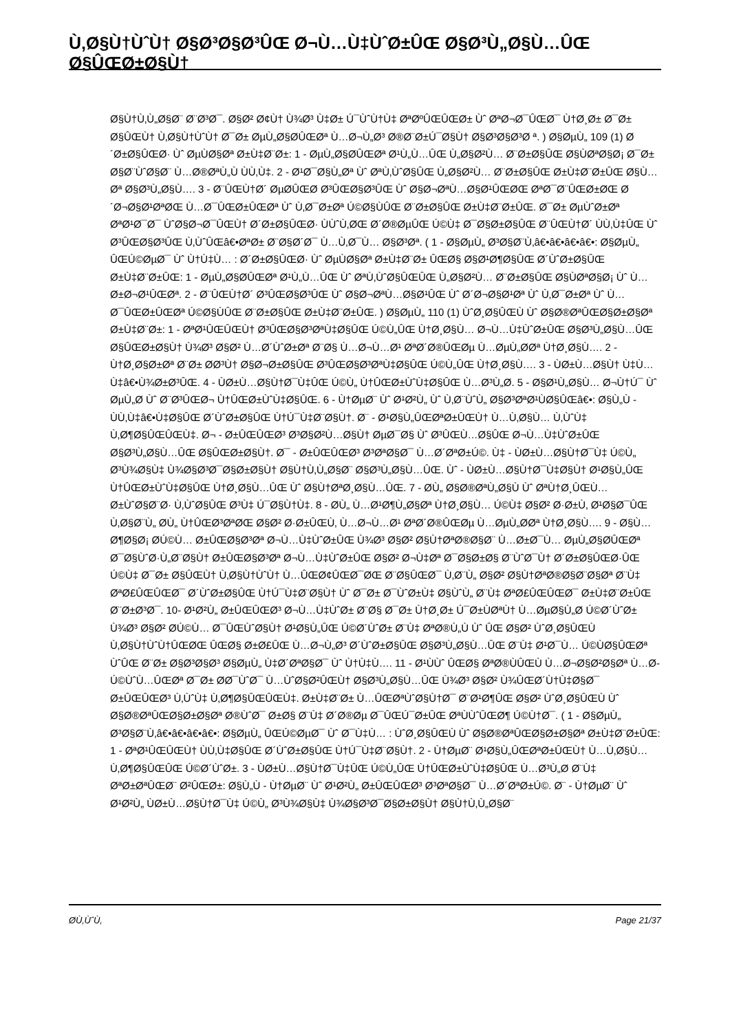Ù‚Ø§Ù†ÙˆÙ† Ø§Ø³Ø§Ø³ÛŒ Ø¬Ù…Ù‡ÙˆØ±ÛŒ Ø§Ø³Ù„Ø§Ù…ÛŒ Ø§ÛŒØ±Ø§Ù†
Ø§Ù†Ù‚Ù„Ø§Ø¨ Ø¨Ø³Ø¯. Ø§Ø² Ø¢Ù† Ù¾Ø³ Ù‡Ø± Ú¯ÙˆÙ†Ù‡ ØªØºÛŒÛŒØ± Ùˆ ØªØ¬Ø¯ÛŒØ¯ Ù†Ø¸Ø± Ø¯Ø± Ø§ÛŒÙ† Ù‚Ø§Ù†ÙˆÙ† Ø¯Ø± ØµÙ„Ø§Ø­ÛŒØª Ù…Ø¬Ù„Ø³ Ø®Ø¨Ø±Ú¯Ø§Ù† Ø§Ø³Ø§Ø³Ø ª. ) Ø§ØµÙ„ 109 (1) Ø´Ø±Ø§ÛŒØ· Ùˆ ØµÙØ§Øª Ø±Ù‡Ø¨Ø±: 1 - ØµÙ„Ø§Ø­ÛŒØª Ø¹Ù„Ù…ÛŒ Ù„Ø§Ø²Ù… Ø¨Ø±Ø§ÛŒ Ø§ÙØªØ§Ø¡ Ø¯Ø± Ø§Ø¨ÙˆØ§Ø¨ Ù…Ø®ØªÙ„Ù ÙÙ‚Ù‡. 2 - Ø¹Ø¯Ø§Ù„Øª Ùˆ ØªÙ‚ÙˆØ§ÛŒ Ù„Ø§Ø²Ù… Ø¨Ø±Ø§ÛŒ Ø±Ù‡Ø¨Ø±ÛŒ Ø§Ù…Øª Ø§Ø³Ù„Ø§Ù…. 3 - Ø¨ÛŒÙ†Ø´ ØµØ­ÛŒØ­ Ø³ÛŒØ§Ø³ÛŒ Ùˆ Ø§Ø¬ØªÙ…Ø§Ø¹ÛŒØŒ ØªØ¯Ø¨ÛŒØ±ØŒ Ø´Ø¬Ø§Ø¹ØªØŒ Ù…Ø¯ÛŒØ±ÛŒØª Ùˆ Ù‚Ø¯Ø±Øª Ú©Ø§ÙÛŒ Ø¨Ø±Ø§ÛŒ Ø±Ù‡Ø¨Ø±ÛŒ. Ø¯Ø± ØµÙˆØ±Øª ØªØ¹Ø¯Ø¯ ÙˆØ§Ø¬Ø¯ÛŒÙ† Ø´Ø±Ø§ÛŒØ· ÙÙˆÙ‚ØŒ Ø´Ø®ØµÛŒ Ú©Ù‡ Ø¯Ø§Ø±Ø§ÛŒ Ø¨ÛŒÙ†Ø´ ÙÙ‚Ù‡ÛŒ Ùˆ Ø³ÛŒØ§Ø³ÛŒ Ù‚ÙˆÛŒâ€•ØªØ± Ø¨Ø§Ø´Ø¯ Ù…Ù‚Ø¯Ù… Ø§Ø³Øª. ( 1 - Ø§ØµÙ„ Ø³Ø§Ø¨Ù‚â€•â€•â€•â€•: Ø§ØµÙ„ ÛŒÚ©ØµØ¯ Ùˆ Ù†Ù‡Ù… : Ø´Ø±Ø§ÛŒØ· Ùˆ ØµÙØ§Øª Ø±Ù‡Ø¨Ø± ÛŒØ§ Ø§Ø¹Ø¶Ø§ÛŒ Ø´ÙˆØ±Ø§ÛŒ Ø±Ù‡Ø¨Ø±ÛŒ: 1 - ØµÙ„Ø§Ø­ÛŒØª Ø¹Ù„Ù…ÛŒ Ùˆ ØªÙ‚ÙˆØ§ÛŒÛŒ Ù„Ø§Ø²Ù… Ø¨Ø±Ø§ÛŒ Ø§ÙØªØ§Ø¡ Ùˆ Ù…Ø±Ø¬Ø¹ÛŒØª. 2 - Ø¨ÛŒÙ†Ø´ Ø³ÛŒØ§Ø³ÛŒ Ùˆ Ø§Ø¬ØªÙ…Ø§Ø¹ÛŒ Ùˆ Ø´Ø¬Ø§Ø¹Øª Ùˆ Ù‚Ø¯Ø±Øª Ùˆ Ù…Ø¯ÛŒØ±ÛŒØª Ú©Ø§ÙÛŒ Ø¨Ø±Ø§ÛŒ Ø±Ù‡Ø¨Ø±ÛŒ. ) Ø§ØµÙ„ 110 (1) ÙˆØ¸Ø§ÛŒÙ Ùˆ Ø§Ø®ØªÛŒØ§Ø±Ø§Øª Ø±Ù‡Ø¨Ø±: 1 - ØªØ¹ÛŒÛŒÙ† Ø³ÛŒØ§Ø³ØªÙ‡Ø§ÛŒ Ú©Ù„ÛŒ Ù†Ø¸Ø§Ù… Ø¬Ù…Ù‡ÙˆØ±ÛŒ Ø§Ø³Ù„Ø§Ù…ÛŒ Ø§ÛŒØ±Ø§Ù† Ù¾Ø³ Ø§Ø² Ù…Ø´ÙˆØ±Øª Ø¨Ø§ Ù…Ø¬Ù…Ø¹ ØªØ´Ø®ÛŒØµ Ù…ØµÙ„Ø­Øª Ù†Ø¸Ø§Ù…. 2 - Ù†Ø¸Ø§Ø±Øª Ø¨Ø± Ø­Ø³Ù† Ø§Ø¬Ø±Ø§ÛŒ Ø³ÛŒØ§Ø³ØªÙ‡Ø§ÛŒ Ú©Ù„ÛŒ Ù†Ø¸Ø§Ù…. 3 - ÙØ±Ù…Ø§Ù† Ù‡Ù…Ù‡â€•Ù¾Ø±Ø³ÛŒ. 4 - ÙØ±Ù…Ø§Ù†Ø¯Ù‡ÛŒ Ú©Ù„ Ù†ÛŒØ±ÙˆÙ‡Ø§ÛŒ Ù…Ø³Ù„Ø­. 5 - Ø§Ø¹Ù„Ø§Ù… Ø¬Ù†Ú¯ Ùˆ ØµÙ„Ø­ Ùˆ Ø¨Ø³ÛŒØ¬ Ù†ÛŒØ±ÙˆÙ‡Ø§ÛŒ. 6 - Ù†ØµØ¨ Ùˆ Ø¹Ø²Ù„ Ùˆ Ù‚Ø¨ÙˆÙ„ Ø§Ø³ØªØ¹ÙØ§ÛŒâ€•: Ø§Ù„Ù - ÙÙ‚Ù‡â€•Ù‡Ø§ÛŒ Ø´ÙˆØ±Ø§ÛŒ Ù†Ú¯Ù‡Ø¨Ø§Ù†. Ø¨ - Ø¹Ø§Ù„ÛŒØªØ±ÛŒÙ† Ù…Ù‚Ø§Ù… Ù‚ÙˆÙ‡ Ù‚Ø¶Ø§ÛŒÛŒÙ‡. Ø¬ - Ø±ÛŒÛŒØ³ Ø³Ø§Ø²Ù…Ø§Ù† ØµØ¯Ø§ Ùˆ Ø³ÛŒÙ…Ø§ÛŒ Ø¬Ù…Ù‡ÙˆØ±ÛŒ Ø§Ø³Ù„Ø§Ù…ÛŒ Ø§ÛŒØ±Ø§Ù†. Ø¯ - Ø±ÛŒÛŒØ³ Ø³ØªØ§Ø¯ Ù…Ø´ØªØ±Ú©. Ù‡ - ÙØ±Ù…Ø§Ù†Ø¯Ù‡ Ú©Ù„ Ø³Ù¾Ø§Ù‡ Ù¾Ø§Ø³Ø¯Ø§Ø±Ø§Ù† Ø§Ù†Ù‚Ù„Ø§Ø¨ Ø§Ø³Ù„Ø§Ù…ÛŒ. Ùˆ - ÙØ±Ù…Ø§Ù†Ø¯Ù‡Ø§Ù† Ø¹Ø§Ù„ÛŒ Ù†ÛŒØ±ÙˆÙ‡Ø§ÛŒ Ù†Ø¸Ø§Ù…ÛŒ Ùˆ Ø§Ù†ØªØ¸Ø§Ù…ÛŒ. 7 - Ø­Ù„ Ø§Ø®ØªÙ„Ø§Ù Ùˆ ØªÙ†Ø¸ÛŒÙ… Ø±ÙˆØ§Ø¨Ø· Ù‚ÙˆØ§ÛŒ Ø³Ù‡ Ú¯Ø§Ù†Ù‡. 8 - Ø­Ù„ Ù…Ø¹Ø¶Ù„Ø§Øª Ù†Ø¸Ø§Ù… Ú©Ù‡ Ø§Ø² Ø·Ø±Ù‚ Ø¹Ø§Ø¯ÛŒ Ù‚Ø§Ø¨Ù„ Ø­Ù„ Ù†ÛŒØ³ØªØŒ Ø§Ø² Ø·Ø±ÛŒÙ‚ Ù…Ø¬Ù…Ø¹ ØªØ´Ø®ÛŒØµ Ù…ØµÙ„Ø­Øª Ù†Ø¸Ø§Ù…. 9 - Ø§Ù…Ø¶Ø§Ø¡ Ø­Ú©Ù… Ø±ÛŒØ§Ø³Øª Ø¬Ù…Ù‡ÙˆØ±ÛŒ Ù¾Ø³ Ø§Ø² Ø§Ù†ØªØ®Ø§Ø¨ Ù…Ø±Ø¯Ù… ØµÙ„Ø§Ø­ÛŒØª Ø¯Ø§ÙˆØ·Ù„Ø¨Ø§Ù† Ø±ÛŒØ§Ø³Øª Ø¬Ù…Ù‡ÙˆØ±ÛŒ Ø§Ø² Ø¬Ù‡Øª Ø¯Ø§Ø±Ø§ Ø¨ÙˆØ¯Ù† Ø´Ø±Ø§ÛŒØ·ÛŒ Ú©Ù‡ Ø¯Ø± Ø§ÛŒÙ† Ù‚Ø§Ù†ÙˆÙ† Ù…ÛŒØ¢ÛŒØ¯ØŒ Ø¨Ø§ÛŒØ¯ Ù‚Ø¨Ù„ Ø§Ø² Ø§Ù†ØªØ®Ø§Ø¨Ø§Øª Ø¨Ù‡ ØªØ£ÛŒÛŒØ¯ Ø´ÙˆØ±Ø§ÛŒ Ù†Ú¯Ù‡Ø¨Ø§Ù† Ùˆ Ø¯Ø± Ø¯ÙˆØ±Ù‡ Ø§ÙˆÙ„ Ø¨Ù‡ ØªØ£ÛŒÛŒØ¯ Ø±Ù‡Ø¨Ø±ÛŒ Ø¨Ø±Ø³Ø¯. 10- Ø¹Ø²Ù„ Ø±ÛŒÛŒØ³ Ø¬Ù…Ù‡ÙˆØ± Ø¨Ø§ Ø¯Ø± Ù†Ø¸Ø± Ú¯Ø±ÙØªÙ† Ù…ØµØ§Ù„Ø­ Ú©Ø´ÙˆØ± Ù¾Ø³ Ø§Ø² Ø­Ú©Ù… Ø¯ÛŒÙˆØ§Ù† Ø¹Ø§Ù„ÛŒ Ú©Ø´ÙˆØ± Ø¨Ù‡ ØªØ®Ù„Ù Ùˆ ÛŒ Ø§Ø² ÙˆØ¸Ø§ÛŒÙ Ù‚Ø§Ù†ÙˆÙ†ÛŒØŒ ÛŒØ§ Ø±Ø£ÛŒ Ù…Ø¬Ù„Ø³ Ø´ÙˆØ±Ø§ÛŒ Ø§Ø³Ù„Ø§Ù…ÛŒ Ø¨Ù‡ Ø¹Ø¯Ù… Ú©ÙØ§ÛŒØª ÙˆÛŒ Ø¨Ø± Ø§Ø³Ø§Ø³ Ø§ØµÙ„ Ù‡Ø´ØªØ§Ø¯ Ùˆ Ù†Ù‡Ù…. 11 - Ø¹ÙÙˆ ÛŒØ§ ØªØ®ÙÛŒÙ Ù…Ø¬Ø§Ø²Ø§Øª Ù…Ø­Ú©ÙˆÙ…ÛŒØª Ø¯Ø± Ø­Ø¯ÙˆØ¯ Ù…ÙˆØ§Ø²ÛŒÙ† Ø§Ø³Ù„Ø§Ù…ÛŒ Ù¾Ø³ Ø§Ø² Ù¾ÛŒØ´Ù†Ù‡Ø§Ø¯ Ø±ÛŒÛŒØ³ Ù‚ÙˆÙ‡ Ù‚Ø¶Ø§ÛŒÛŒÙ‡. Ø±Ù‡Ø¨Ø± Ù…ÛŒØªÙˆØ§Ù†Ø¯ Ø¨Ø¹Ø¶ÛŒ Ø§Ø² ÙˆØ¸Ø§ÛŒÙ Ùˆ Ø§Ø®ØªÛŒØ§Ø±Ø§Øª Ø®ÙˆØ¯ Ø±Ø§ Ø¨Ù‡ Ø´Ø®Øµ Ø¯ÛŒÚ¯Ø±ÛŒ ØªÙÙˆÛŒØ¶ Ú©Ù†Ø¯. ( 1 - Ø§ØµÙ„ Ø³Ø§Ø¨Ù‚â€•â€•â€•â€•: Ø§ØµÙ„ ÛŒÚ©ØµØ¯ Ùˆ Ø¯Ù‡Ù… : ÙˆØ¸Ø§ÛŒÙ Ùˆ Ø§Ø®ØªÛŒØ§Ø±Ø§Øª Ø±Ù‡Ø¨Ø±ÛŒ: 1 - ØªØ¹ÛŒÛŒÙ† ÙÙ‚Ù‡Ø§ÛŒ Ø´ÙˆØ±Ø§ÛŒ Ù†Ú¯Ù‡Ø¨Ø§Ù†. 2 - Ù†ØµØ¨ Ø¹Ø§Ù„ÛŒØªØ±ÛŒÙ† Ù…Ù‚Ø§Ù… Ù‚Ø¶Ø§ÛŒÛŒ Ú©Ø´ÙˆØ±. 3 - ÙØ±Ù…Ø§Ù†Ø¯Ù‡ÛŒ Ú©Ù„ÛŒ Ù†ÛŒØ±ÙˆÙ‡Ø§ÛŒ Ù…Ø³Ù„Ø­ Ø¨Ù‡ ØªØ±ØªÛŒØ¨ Ø²ÛŒØ±: Ø§Ù„Ù - Ù†ØµØ¨ Ùˆ Ø¹Ø²Ù„ Ø±ÛŒÛŒØ³ Ø³ØªØ§Ø¯ Ù…Ø´ØªØ±Ú©. Ø¨ - Ù†ØµØ¨ Ùˆ Ø¹Ø²Ù„ ÙØ±Ù…Ø§Ù†Ø¯Ù‡ Ú©Ù„ Ø³Ù¾Ø§Ù‡ Ù¾Ø§Ø³Ø¯Ø§Ø±Ø§Ù† Ø§Ù†Ù‚Ù„Ø§Ø¨
Ø­Ù‚ÙˆÙ‚ Page 21/37